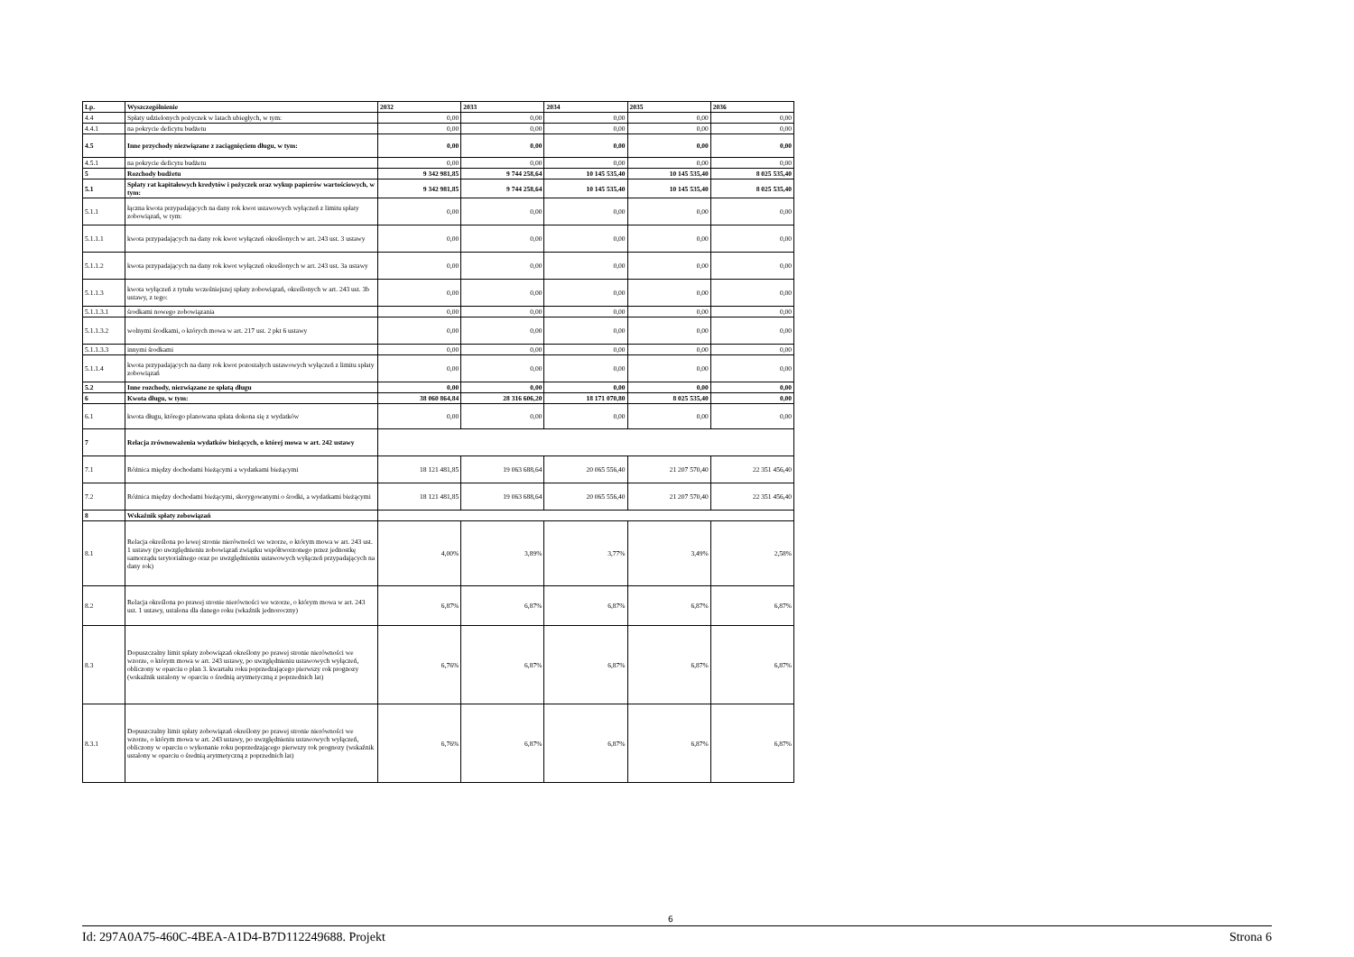| Lp. | Wyszczególnienie | 2032 | 2033 | 2034 | 2035 | 2036 |
| --- | --- | --- | --- | --- | --- | --- |
| 4.4 | Spłaty udzielonych pożyczek w latach ubiegłych, w tym: | 0,00 | 0,00 | 0,00 | 0,00 | 0,00 |
| 4.4.1 | na pokrycie deficytu budżetu | 0,00 | 0,00 | 0,00 | 0,00 | 0,00 |
| 4.5 | Inne przychody niezwiązane z zaciągnięciem długu, w tym: | 0,00 | 0,00 | 0,00 | 0,00 | 0,00 |
| 4.5.1 | na pokrycie deficytu budżetu | 0,00 | 0,00 | 0,00 | 0,00 | 0,00 |
| 5 | Rozchody budżetu | 9 342 981,85 | 9 744 258,64 | 10 145 535,40 | 10 145 535,40 | 8 025 535,40 |
| 5.1 | Spłaty rat kapitałowych kredytów i pożyczek oraz wykup papierów wartościowych, w tym: | 9 342 981,85 | 9 744 258,64 | 10 145 535,40 | 10 145 535,40 | 8 025 535,40 |
| 5.1.1 | łączna kwota przypadających na dany rok kwot ustawowych wyłączeń z limitu spłaty zobowiązań, w tym: | 0,00 | 0,00 | 0,00 | 0,00 | 0,00 |
| 5.1.1.1 | kwota przypadających na dany rok kwot wyłączeń określonych w art. 243 ust. 3 ustawy | 0,00 | 0,00 | 0,00 | 0,00 | 0,00 |
| 5.1.1.2 | kwota przypadających na dany rok kwot wyłączeń określonych w art. 243 ust. 3a ustawy | 0,00 | 0,00 | 0,00 | 0,00 | 0,00 |
| 5.1.1.3 | kwota wyłączeń z tytułu wcześniejszej spłaty zobowiązań, określonych w art. 243 ust. 3b ustawy, z tego: | 0,00 | 0,00 | 0,00 | 0,00 | 0,00 |
| 5.1.1.3.1 | środkami nowego zobowiązania | 0,00 | 0,00 | 0,00 | 0,00 | 0,00 |
| 5.1.1.3.2 | wolnymi środkami, o których mowa w art. 217 ust. 2 pkt 6 ustawy | 0,00 | 0,00 | 0,00 | 0,00 | 0,00 |
| 5.1.1.3.3 | innymi środkami | 0,00 | 0,00 | 0,00 | 0,00 | 0,00 |
| 5.1.1.4 | kwota przypadających na dany rok kwot pozostałych ustawowych wyłączeń z limitu spłaty zobowiązań | 0,00 | 0,00 | 0,00 | 0,00 | 0,00 |
| 5.2 | Inne rozchody, niezwiązane ze spłatą długu | 0,00 | 0,00 | 0,00 | 0,00 | 0,00 |
| 6 | Kwota długu, w tym: | 38 060 864,84 | 28 316 606,20 | 18 171 070,80 | 8 025 535,40 | 0,00 |
| 6.1 | kwota długu, którego planowana spłata dokona się z wydatków | 0,00 | 0,00 | 0,00 | 0,00 | 0,00 |
| 7 | Relacja zrównoważenia wydatków bieżących, o której mowa w art. 242 ustawy | | | | | |
| 7.1 | Różnica między dochodami bieżącymi a wydatkami bieżącymi | 18 121 481,85 | 19 063 688,64 | 20 065 556,40 | 21 207 570,40 | 22 351 456,40 |
| 7.2 | Różnica między dochodami bieżącymi, skorygowanymi o środki, a wydatkami bieżącymi | 18 121 481,85 | 19 063 688,64 | 20 065 556,40 | 21 207 570,40 | 22 351 456,40 |
| 8 | Wskaźnik spłaty zobowiązań | | | | | |
| 8.1 | Relacja określona po lewej stronie nierówności we wzorze, o którym mowa w art. 243 ust. 1 ustawy (po uwzględnieniu zobowiązań związku współtworzonego przez jednostkę samorządu terytorialnego oraz po uwzględnieniu ustawowych wyłączeń przypadających na dany rok) | 4,00% | 3,89% | 3,77% | 3,49% | 2,58% |
| 8.2 | Relacja określona po prawej stronie nierówności we wzorze, o którym mowa w art. 243 ust. 1 ustawy, ustalona dla danego roku (wkaźnik jednoroczny) | 6,87% | 6,87% | 6,87% | 6,87% | 6,87% |
| 8.3 | Dopuszczalny limit spłaty zobowiązań określony po prawej stronie nierówności we wzorze, o którym mowa w art. 243 ustawy, po uwzględnieniu ustawowych wyłączeń, obliczony w oparciu o plan 3. kwartału roku poprzedzającego pierwszy rok prognozy (wskaźnik ustalony w oparciu o średnią arytmetyczną z poprzednich lat) | 6,76% | 6,87% | 6,87% | 6,87% | 6,87% |
| 8.3.1 | Dopuszczalny limit spłaty zobowiązań określony po prawej stronie nierówności we wzorze, o którym mowa w art. 243 ustawy, po uwzględnieniu ustawowych wyłączeń, obliczony w oparciu o wykonanie roku poprzedzającego pierwszy rok prognozy (wskaźnik ustalony w oparciu o średnią arytmetyczną z poprzednich lat) | 6,76% | 6,87% | 6,87% | 6,87% | 6,87% |
6
Id: 297A0A75-460C-4BEA-A1D4-B7D112249688. Projekt Strona 6